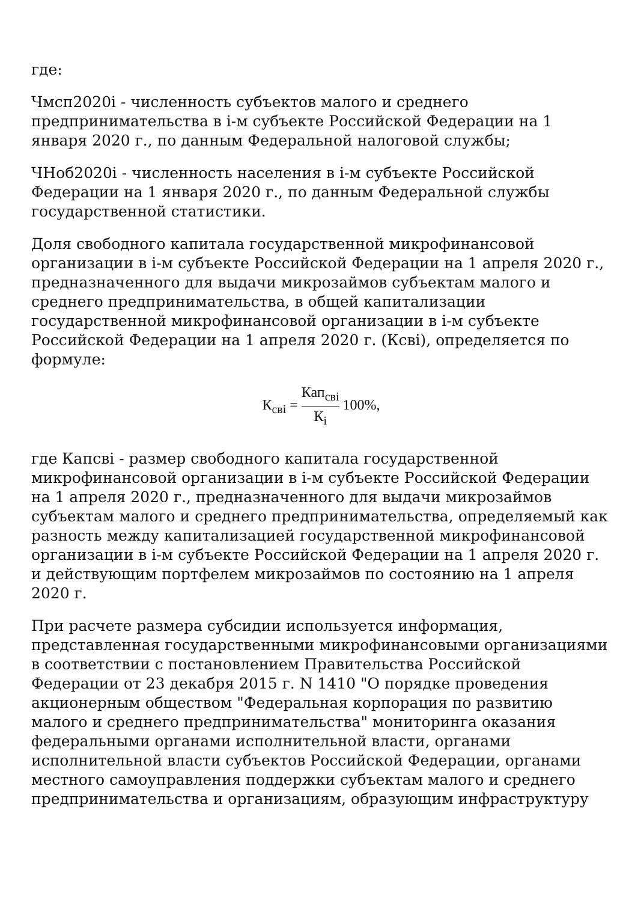где:
Чмсп2020i - численность субъектов малого и среднего предпринимательства в i-м субъекте Российской Федерации на 1 января 2020 г., по данным Федеральной налоговой службы;
ЧНоб2020i - численность населения в i-м субъекте Российской Федерации на 1 января 2020 г., по данным Федеральной службы государственной статистики.
Доля свободного капитала государственной микрофинансовой организации в i-м субъекте Российской Федерации на 1 апреля 2020 г., предназначенного для выдачи микрозаймов субъектам малого и среднего предпринимательства, в общей капитализации государственной микрофинансовой организации в i-м субъекте Российской Федерации на 1 апреля 2020 г. (Ксвi), определяется по формуле:
К<sub>свi</sub> = Кап<sub>свi</sub> К<sub>i</sub> 100%,
где Капсвi - размер свободного капитала государственной микрофинансовой организации в i-м субъекте Российской Федерации на 1 апреля 2020 г., предназначенного для выдачи микрозаймов субъектам малого и среднего предпринимательства, определяемый как разность между капитализацией государственной микрофинансовой организации в i-м субъекте Российской Федерации на 1 апреля 2020 г. и действующим портфелем микрозаймов по состоянию на 1 апреля 2020 г.
При расчете размера субсидии используется информация, представленная государственными микрофинансовыми организациями в соответствии с постановлением Правительства Российской Федерации от 23 декабря 2015 г. N 1410 "О порядке проведения акционерным обществом "Федеральная корпорация по развитию малого и среднего предпринимательства" мониторинга оказания федеральными органами исполнительной власти, органами исполнительной власти субъектов Российской Федерации, органами местного самоуправления поддержки субъектам малого и среднего предпринимательства и организациям, образующим инфраструктуру